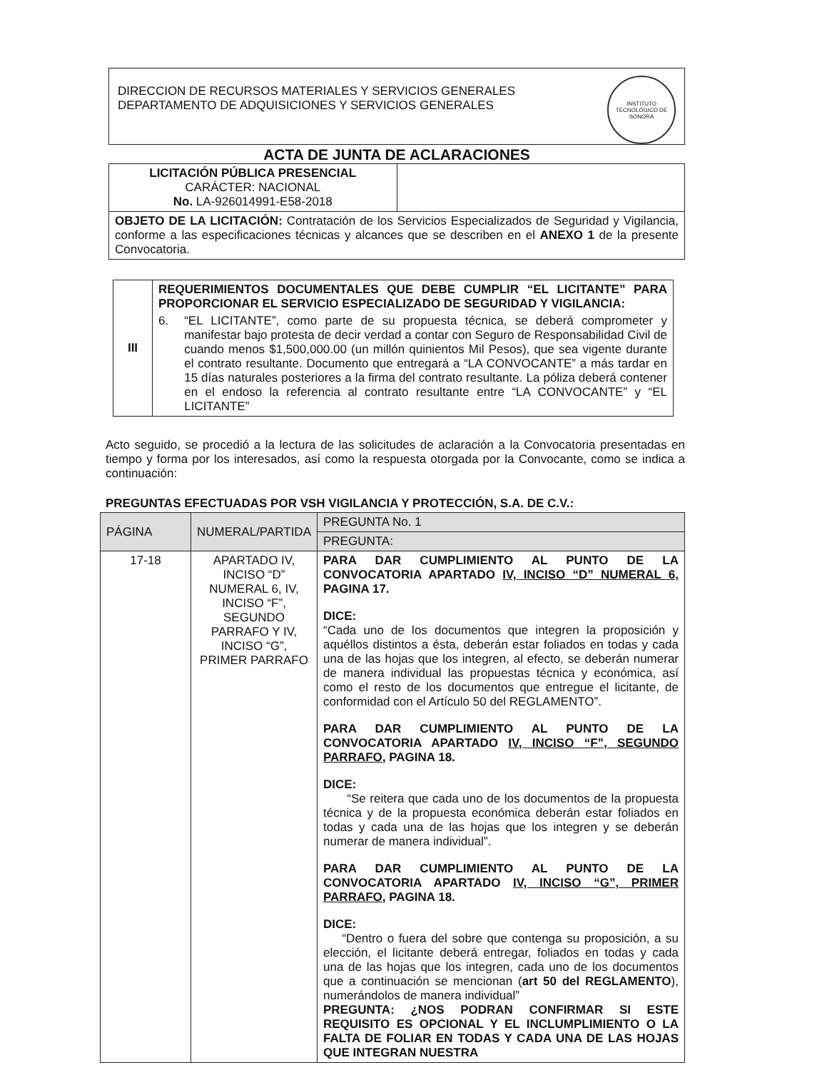DIRECCION DE RECURSOS MATERIALES Y SERVICIOS GENERALES
DEPARTAMENTO DE ADQUISICIONES Y SERVICIOS GENERALES
INSTITUTO TECNOLÓGICO DE SONORA
ACTA DE JUNTA DE ACLARACIONES
| LICITACIÓN PÚBLICA PRESENCIAL CARÁCTER: NACIONAL No. LA-926014991-E58-2018 | |
| OBJETO DE LA LICITACIÓN: Contratación de los Servicios Especializados de Seguridad y Vigilancia, conforme a las especificaciones técnicas y alcances que se describen en el ANEXO 1 de la presente Convocatoria. | |
| III | REQUERIMIENTOS DOCUMENTALES QUE DEBE CUMPLIR “EL LICITANTE” PARA PROPORCIONAR EL SERVICIO ESPECIALIZADO DE SEGURIDAD Y VIGILANCIA: 6. “EL LICITANTE”, como parte de su propuesta técnica, se deberá comprometer y manifestar bajo protesta de decir verdad a contar con Seguro de Responsabilidad Civil de cuando menos $1,500,000.00 (un millón quinientos Mil Pesos), que sea vigente durante el contrato resultante. Documento que entregará a “LA CONVOCANTE” a más tardar en 15 días naturales posteriores a la firma del contrato resultante. La póliza deberá contener en el endoso la referencia al contrato resultante entre “LA CONVOCANTE” y “EL LICITANTE” |
Acto seguido, se procedió a la lectura de las solicitudes de aclaración a la Convocatoria presentadas en tiempo y forma por los interesados, así como la respuesta otorgada por la Convocante, como se indica a continuación:
PREGUNTAS EFECTUADAS POR VSH VIGILANCIA Y PROTECCIÓN, S.A. DE C.V.:
| PÁGINA | NUMERAL/PARTIDA | PREGUNTA No. 1 |
| | | PREGUNTA: |
| 17-18 | APARTADO IV, INCISO “D” NUMERAL 6, IV, INCISO “F”, SEGUNDO PARRAFO Y IV, INCISO “G”, PRIMER PARRAFO | PARA DAR CUMPLIMIENTO AL PUNTO DE LA CONVOCATORIA APARTADO IV, INCISO “D” NUMERAL 6, PAGINA 17. DICE: “Cada uno de los documentos que integren la proposición y aquéllos distintos a ésta, deberán estar foliados en todas y cada una de las hojas que los integren, al efecto, se deberán numerar de manera individual las propuestas técnica y económica, así como el resto de los documentos que entregue el licitante, de conformidad con el Artículo 50 del REGLAMENTO”. PARA DAR CUMPLIMIENTO AL PUNTO DE LA CONVOCATORIA APARTADO IV, INCISO “F”, SEGUNDO PARRAFO, PAGINA 18. DICE: “Se reitera que cada uno de los documentos de la propuesta técnica y de la propuesta económica deberán estar foliados en todas y cada una de las hojas que los integren y se deberán numerar de manera individual”. PARA DAR CUMPLIMIENTO AL PUNTO DE LA CONVOCATORIA APARTADO IV, INCISO “G”, PRIMER PARRAFO, PAGINA 18. DICE: “Dentro o fuera del sobre que contenga su proposición, a su elección, el licitante deberá entregar, foliados en todas y cada una de las hojas que los integren, cada uno de los documentos que a continuación se mencionan ( art 50 del REGLAMENTO ), numerándolos de manera individual” PREGUNTA: ¿NOS PODRAN CONFIRMAR SI ESTE REQUISITO ES OPCIONAL Y EL INCLUMPLIMIENTO O LA FALTA DE FOLIAR EN TODAS Y CADA UNA DE LAS HOJAS QUE INTEGRAN NUESTRA |